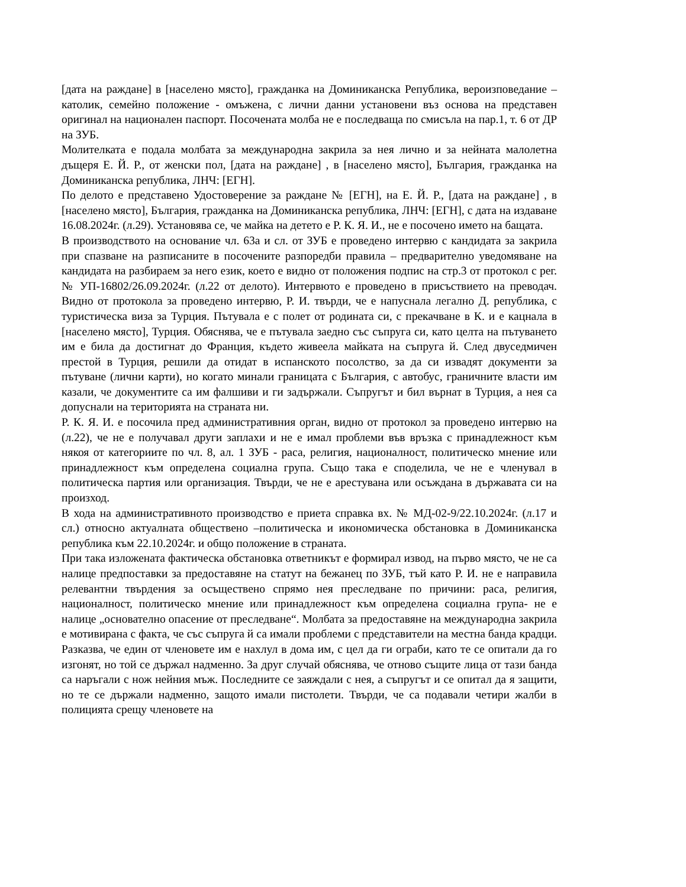[дата на раждане] в [населено място], гражданка на Доминиканска Република, вероизповедание – католик, семейно положение - омъжена, с лични данни установени въз основа на представен оригинал на национален паспорт. Посочената молба не е последваща по смисъла на пар.1, т. 6 от ДР на ЗУБ.
Молителката е подала молбата за международна закрила за нея лично и за нейната малолетна дъщеря Е. Й. Р., от женски пол, [дата на раждане] , в [населено място], България, гражданка на Доминиканска република, ЛНЧ: [ЕГН].
По делото е представено Удостоверение за раждане № [ЕГН], на Е. Й. Р., [дата на раждане] , в [населено място], България, гражданка на Доминиканска република, ЛНЧ: [ЕГН], с дата на издаване 16.08.2024г. (л.29). Установява се, че майка на детето е Р. К. Я. И., не е посочено името на бащата.
В производството на основание чл. 63а и сл. от ЗУБ е проведено интервю с кандидата за закрила при спазване на разписаните в посочените разпоредби правила – предварително уведомяване на кандидата на разбираем за него език, което е видно от положения подпис на стр.3 от протокол с рег. № УП-16802/26.09.2024г. (л.22 от делото). Интервюто е проведено в присъствието на преводач. Видно от протокола за проведено интервю, Р. И. твърди, че е напуснала легално Д. република, с туристическа виза за Турция. Пътувала е с полет от родината си, с прекачване в К. и е кацнала в [населено място], Турция. Обяснява, че е пътувала заедно със съпруга си, като целта на пътуването им е била да достигнат до Франция, където живеела майката на съпруга й. След двуседмичен престой в Турция, решили да отидат в испанското посолство, за да си извадят документи за пътуване (лични карти), но когато минали границата с България, с автобус, граничните власти им казали, че документите са им фалшиви и ги задържали. Съпругът и бил върнат в Турция, а нея са допуснали на територията на страната ни.
Р. К. Я. И. е посочила пред административния орган, видно от протокол за проведено интервю на (л.22), че не е получавал други заплахи и не е имал проблеми във връзка с принадлежност към някоя от категориите по чл. 8, ал. 1 ЗУБ - раса, религия, националност, политическо мнение или принадлежност към определена социална група. Също така е споделила, че не е членувал в политическа партия или организация. Твърди, че не е арестувана или осъждана в държавата си на произход.
В хода на административното производство е приета справка вх. № МД-02-9/22.10.2024г. (л.17 и сл.) относно актуалната обществено –политическа и икономическа обстановка в Доминиканска република към 22.10.2024г. и общо положение в страната.
При така изложената фактическа обстановка ответникът е формирал извод, на първо място, че не са налице предпоставки за предоставяне на статут на бежанец по ЗУБ, тъй като Р. И. не е направила релевантни твърдения за осъществено спрямо нея преследване по причини: раса, религия, националност, политическо мнение или принадлежност към определена социална група- не е налице „основателно опасение от преследване“. Молбата за предоставяне на международна закрила е мотивирана с факта, че със съпруга й са имали проблеми с представители на местна банда крадци. Разказва, че един от членовете им е нахлул в дома им, с цел да ги ограби, като те се опитали да го изгонят, но той се държал надменно. За друг случай обяснява, че отново същите лица от тази банда са наръгали с нож нейния мъж. Последните се заяждали с нея, а съпругът и се опитал да я защити, но те се държали надменно, защото имали пистолети. Твърди, че са подавали четири жалби в полицията срещу членовете на